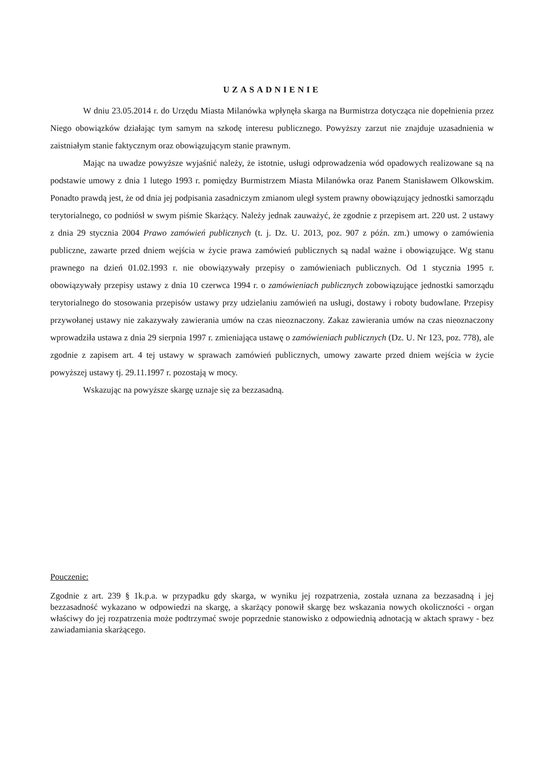UZASADNIENIE
W dniu 23.05.2014 r. do Urzędu Miasta Milanówka wpłynęła skarga na Burmistrza dotycząca nie dopełnienia przez Niego obowiązków działając tym samym na szkodę interesu publicznego. Powyższy zarzut nie znajduje uzasadnienia w zaistniałym stanie faktycznym oraz obowiązującym stanie prawnym.
Mając na uwadze powyższe wyjaśnić należy, że istotnie, usługi odprowadzenia wód opadowych realizowane są na podstawie umowy z dnia 1 lutego 1993 r. pomiędzy Burmistrzem Miasta Milanówka oraz Panem Stanisławem Olkowskim. Ponadto prawdą jest, że od dnia jej podpisania zasadniczym zmianom uległ system prawny obowiązujący jednostki samorządu terytorialnego, co podniósł w swym piśmie Skarżący. Należy jednak zauważyć, że zgodnie z przepisem art. 220 ust. 2 ustawy z dnia 29 stycznia 2004 Prawo zamówień publicznych (t. j. Dz. U. 2013, poz. 907 z późn. zm.) umowy o zamówienia publiczne, zawarte przed dniem wejścia w życie prawa zamówień publicznych są nadal ważne i obowiązujące. Wg stanu prawnego na dzień 01.02.1993 r. nie obowiązywały przepisy o zamówieniach publicznych. Od 1 stycznia 1995 r. obowiązywały przepisy ustawy z dnia 10 czerwca 1994 r. o zamówieniach publicznych zobowiązujące jednostki samorządu terytorialnego do stosowania przepisów ustawy przy udzielaniu zamówień na usługi, dostawy i roboty budowlane. Przepisy przywołanej ustawy nie zakazywały zawierania umów na czas nieoznaczony. Zakaz zawierania umów na czas nieoznaczony wprowadziła ustawa z dnia 29 sierpnia 1997 r. zmieniająca ustawę o zamówieniach publicznych (Dz. U. Nr 123, poz. 778), ale zgodnie z zapisem art. 4 tej ustawy w sprawach zamówień publicznych, umowy zawarte przed dniem wejścia w życie powyższej ustawy tj. 29.11.1997 r. pozostają w mocy.
Wskazując na powyższe skargę uznaje się za bezzasadną.
Pouczenie:
Zgodnie z art. 239 § 1k.p.a. w przypadku gdy skarga, w wyniku jej rozpatrzenia, została uznana za bezzasadną i jej bezzasadność wykazano w odpowiedzi na skargę, a skarżący ponowił skargę bez wskazania nowych okoliczności - organ właściwy do jej rozpatrzenia może podtrzymać swoje poprzednie stanowisko z odpowiednią adnotacją w aktach sprawy - bez zawiadamiania skarżącego.